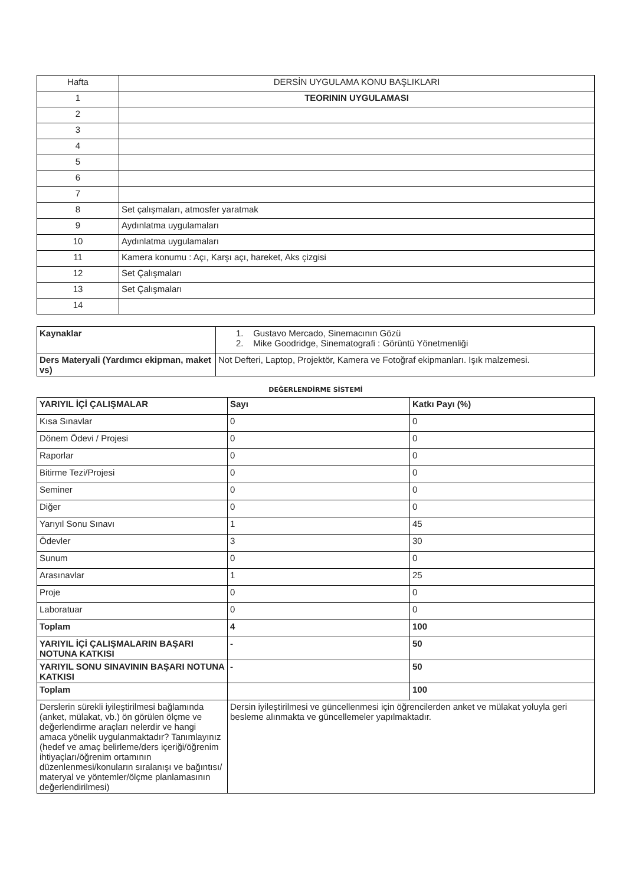| Hafta | DERSİN UYGULAMA KONU BAŞLIKLARI |
| 1 | TEORININ UYGULAMASI |
| 2 | |
| 3 | |
| 4 | |
| 5 | |
| 6 | |
| 7 | |
| 8 | Set çalışmaları, atmosfer yaratmak |
| 9 | Aydınlatma uygulamaları |
| 10 | Aydınlatma uygulamaları |
| 11 | Kamera konumu : Açı, Karşı açı, hareket, Aks çizgisi |
| 12 | Set Çalışmaları |
| 13 | Set Çalışmaları |
| 14 | |
| Kaynaklar | 1. Gustavo Mercado, Sinemacının Gözü 2. Mike Goodridge, Sinematografi : Görüntü Yönetmenliği |
| Ders Materyali (Yardımcı ekipman, maket vs) | Not Defteri, Laptop, Projektör, Kamera ve Fotoğraf ekipmanları. Işık malzemesi. |
DEĞERLENDİRME SİSTEMİ
| YARIYIL İÇİ ÇALIŞMALAR | Sayı | Katkı Payı (%) |
| Kısa Sınavlar | 0 | 0 |
| Dönem Ödevi / Projesi | 0 | 0 |
| Raporlar | 0 | 0 |
| Bitirme Tezi/Projesi | 0 | 0 |
| Seminer | 0 | 0 |
| Diğer | 0 | 0 |
| Yarıyıl Sonu Sınavı | 1 | 45 |
| Ödevler | 3 | 30 |
| Sunum | 0 | 0 |
| Arasınavlar | 1 | 25 |
| Proje | 0 | 0 |
| Laboratuar | 0 | 0 |
| Toplam | 4 | 100 |
| YARIYIL İÇİ ÇALIŞMALARIN BAŞARI NOTUNA KATKISI | - | 50 |
| YARIYIL SONU SINAVININ BAŞARI NOTUNA KATKISI | - | 50 |
| Toplam | | 100 |
| Derslerin sürekli iyileştirilmesi bağlamında (anket, mülakat, vb.) ön görülen ölçme ve değerlendirme araçları nelerdir ve hangi amaca yönelik uygulanmaktadır? Tanımlayınız (hedef ve amaç belirleme/ders içeriği/öğrenim ihtiyaçları/öğrenim ortamının düzenlenmesi/konuların sıralanışı ve bağıntısı/ materyal ve yöntemler/ölçme planlamasının değerlendirilmesi) | Dersin iyileştirilmesi ve güncellenmesi için öğrencilerden anket ve mülakat yoluyla geri besleme alınmakta ve güncellemeler yapılmaktadır. | |